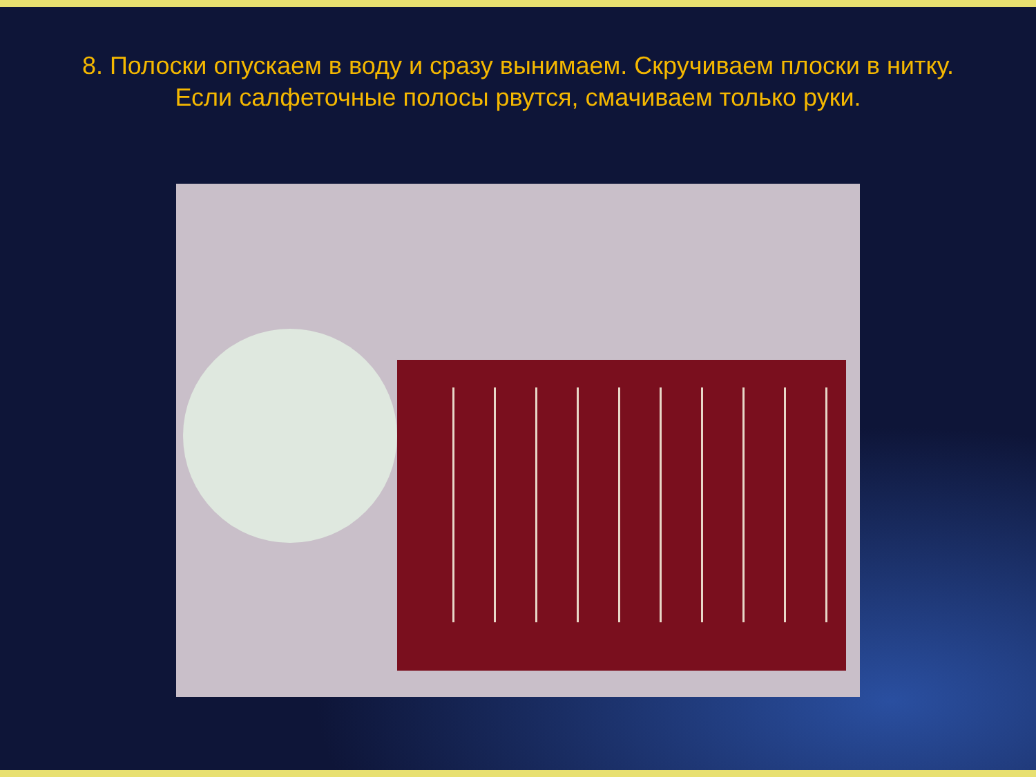8. Полоски опускаем в воду и сразу вынимаем. Скручиваем плоски в нитку.
Если салфеточные полосы рвутся, смачиваем только руки.